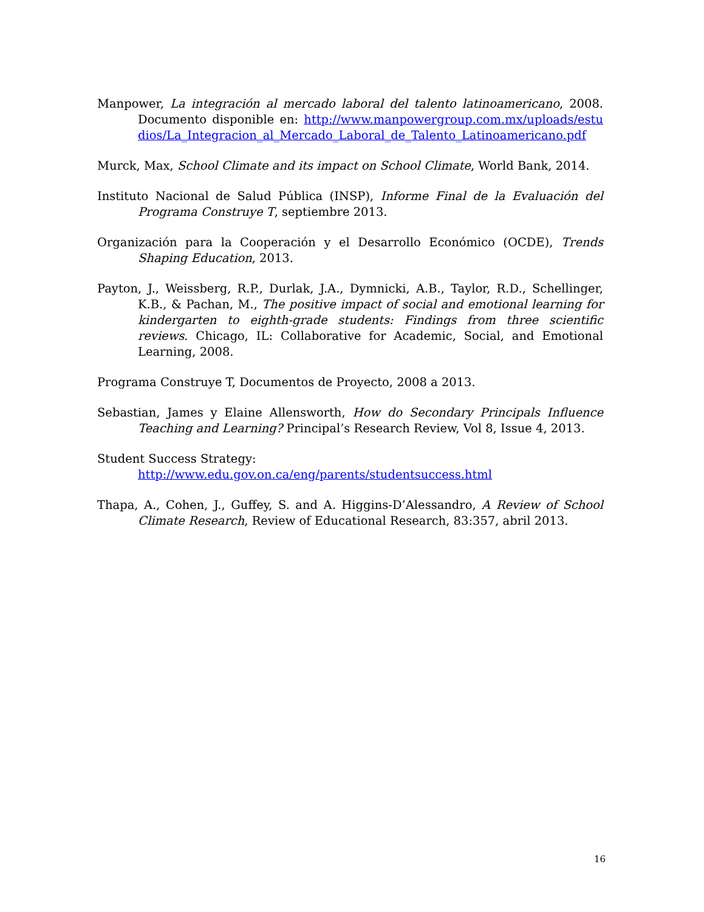Manpower, La integración al mercado laboral del talento latinoamericano, 2008. Documento disponible en: http://www.manpowergroup.com.mx/uploads/estudios/La_Integracion_al_Mercado_Laboral_de_Talento_Latinoamericano.pdf
Murck, Max, School Climate and its impact on School Climate, World Bank, 2014.
Instituto Nacional de Salud Pública (INSP), Informe Final de la Evaluación del Programa Construye T, septiembre 2013.
Organización para la Cooperación y el Desarrollo Económico (OCDE), Trends Shaping Education, 2013.
Payton, J., Weissberg, R.P., Durlak, J.A., Dymnicki, A.B., Taylor, R.D., Schellinger, K.B., & Pachan, M., The positive impact of social and emotional learning for kindergarten to eighth-grade students: Findings from three scientific reviews. Chicago, IL: Collaborative for Academic, Social, and Emotional Learning, 2008.
Programa Construye T, Documentos de Proyecto, 2008 a 2013.
Sebastian, James y Elaine Allensworth, How do Secondary Principals Influence Teaching and Learning? Principal’s Research Review, Vol 8, Issue 4, 2013.
Student Success Strategy:
http://www.edu.gov.on.ca/eng/parents/studentsuccess.html
Thapa, A., Cohen, J., Guffey, S. and A. Higgins-D’Alessandro, A Review of School Climate Research, Review of Educational Research, 83:357, abril 2013.
16